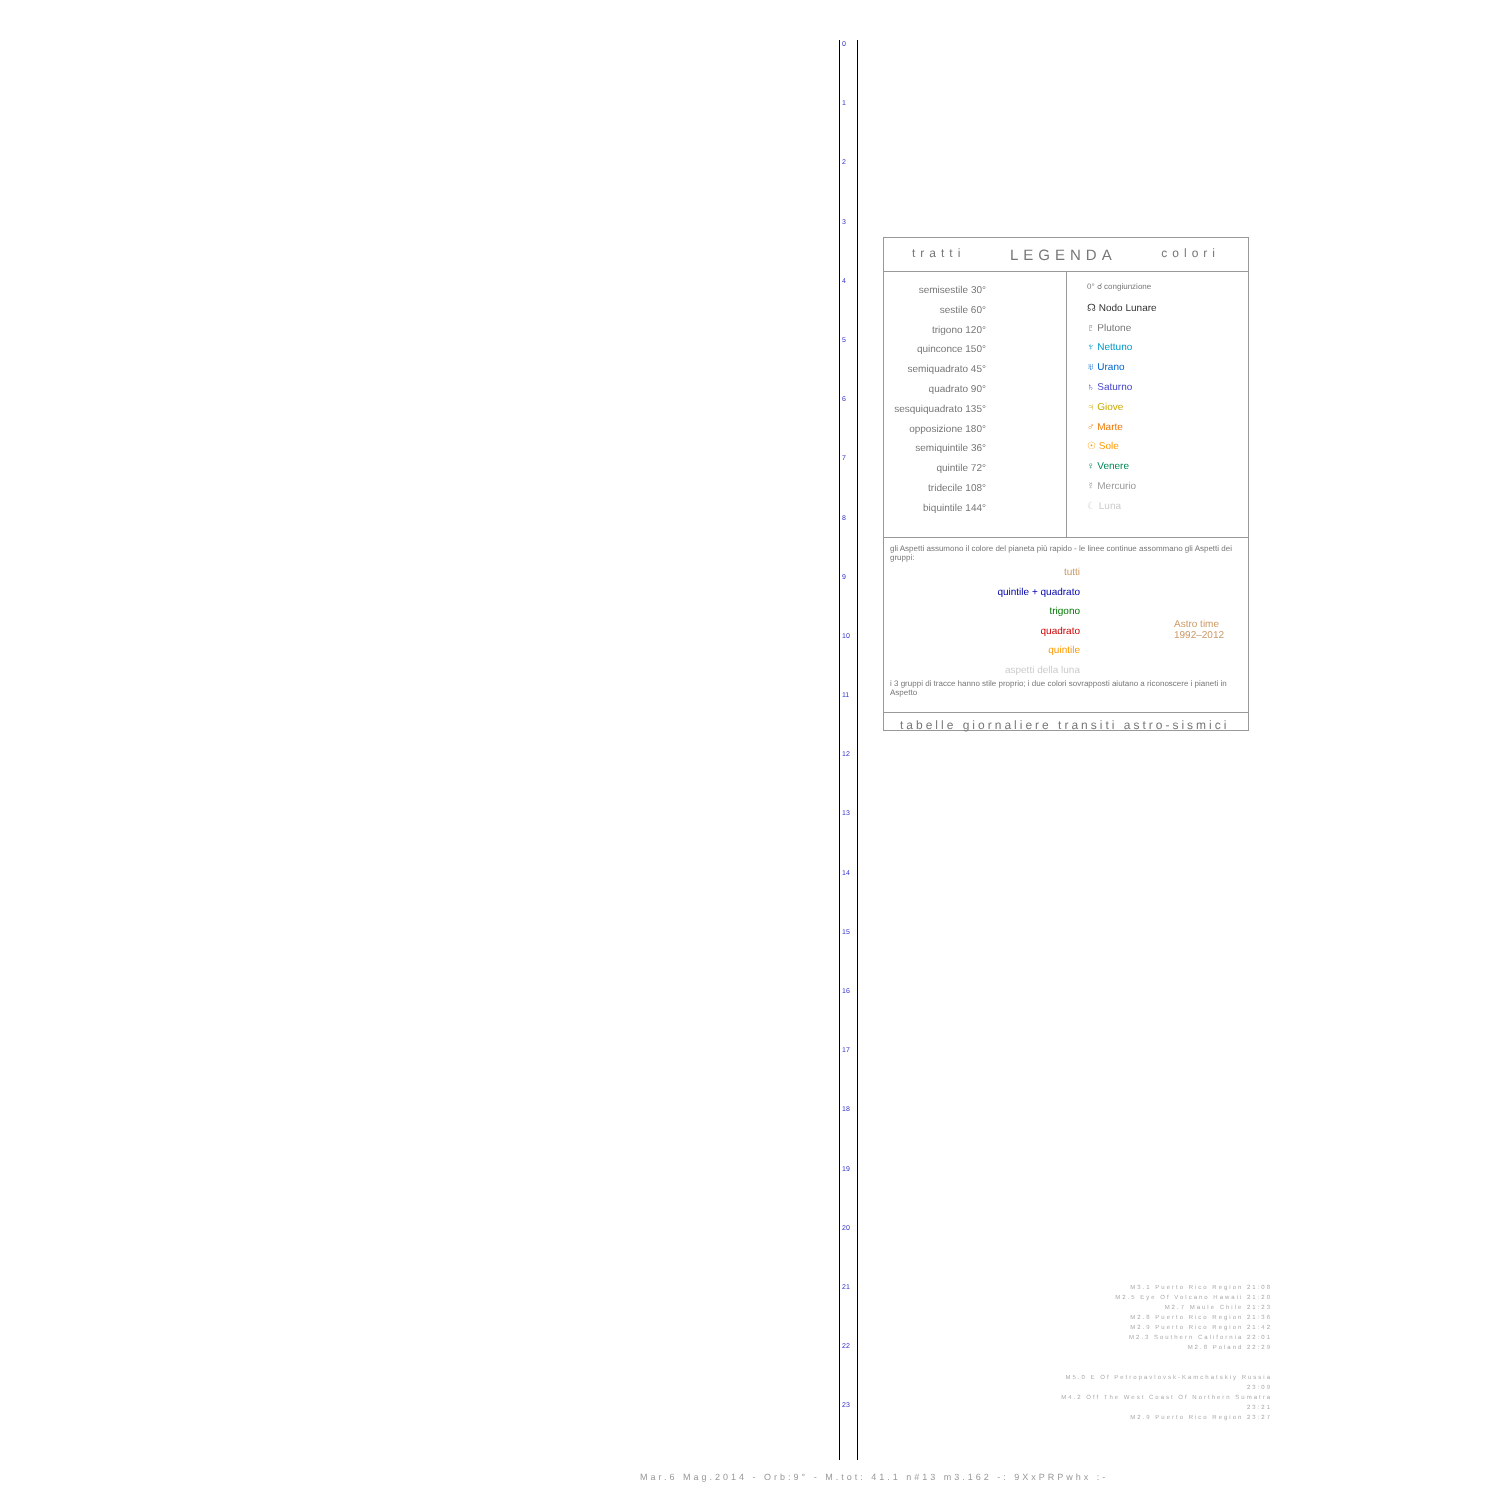0
1
2
3
4
5
6
7
8
9
10
11
12
13
14
15
16
17
18
19
20
21
22
23
tratti LEGENDA colori
semisestile 30°
sestile 60°
trigono 120°
quinconce 150°
semiquadrato 45°
quadrato 90°
sesquiquadrato 135°
opposizione 180°
semiquintile 36°
quintile 72°
tridecile 108°
biquintile 144°
0° ☌ congiunzione
☊ Nodo Lunare
♇ Plutone
♆ Nettuno
♅ Urano
♄ Saturno
♃ Giove
♂ Marte
☉ Sole
♀ Venere
☿ Mercurio
☾ Luna
gli Aspetti assumono il colore del pianeta più rapido - le linee continue assommano gli Aspetti dei gruppi:
tutti
quintile + quadrato
trigono
quadrato
quintile
aspetti della luna
Astro time
1992–2012
i 3 gruppi di tracce hanno stile proprio; i due colori sovrapposti aiutano a riconoscere i pianeti in Aspetto
tabelle giornaliere transiti astro-sismici
M3.1 Puerto Rico Region 21:08
M2.5 Eye Of Volcano Hawaii 21:20
M2.7 Maule Chile 21:23
M2.8 Puerto Rico Region 21:36
M2.9 Puerto Rico Region 21:42
M2.3 Southern California 22:01
M2.8 Poland 22:29
M5.0 E Of Petropavlovsk-Kamchatskiy Russia 23:09
M4.2 Off The West Coast Of Northern Sumatra 23:21
M2.9 Puerto Rico Region 23:27
Mar.6 Mag.2014 - Orb:9° - M.tot: 41.1 n#13 m3.162 -: 9XxPRPwhx :-